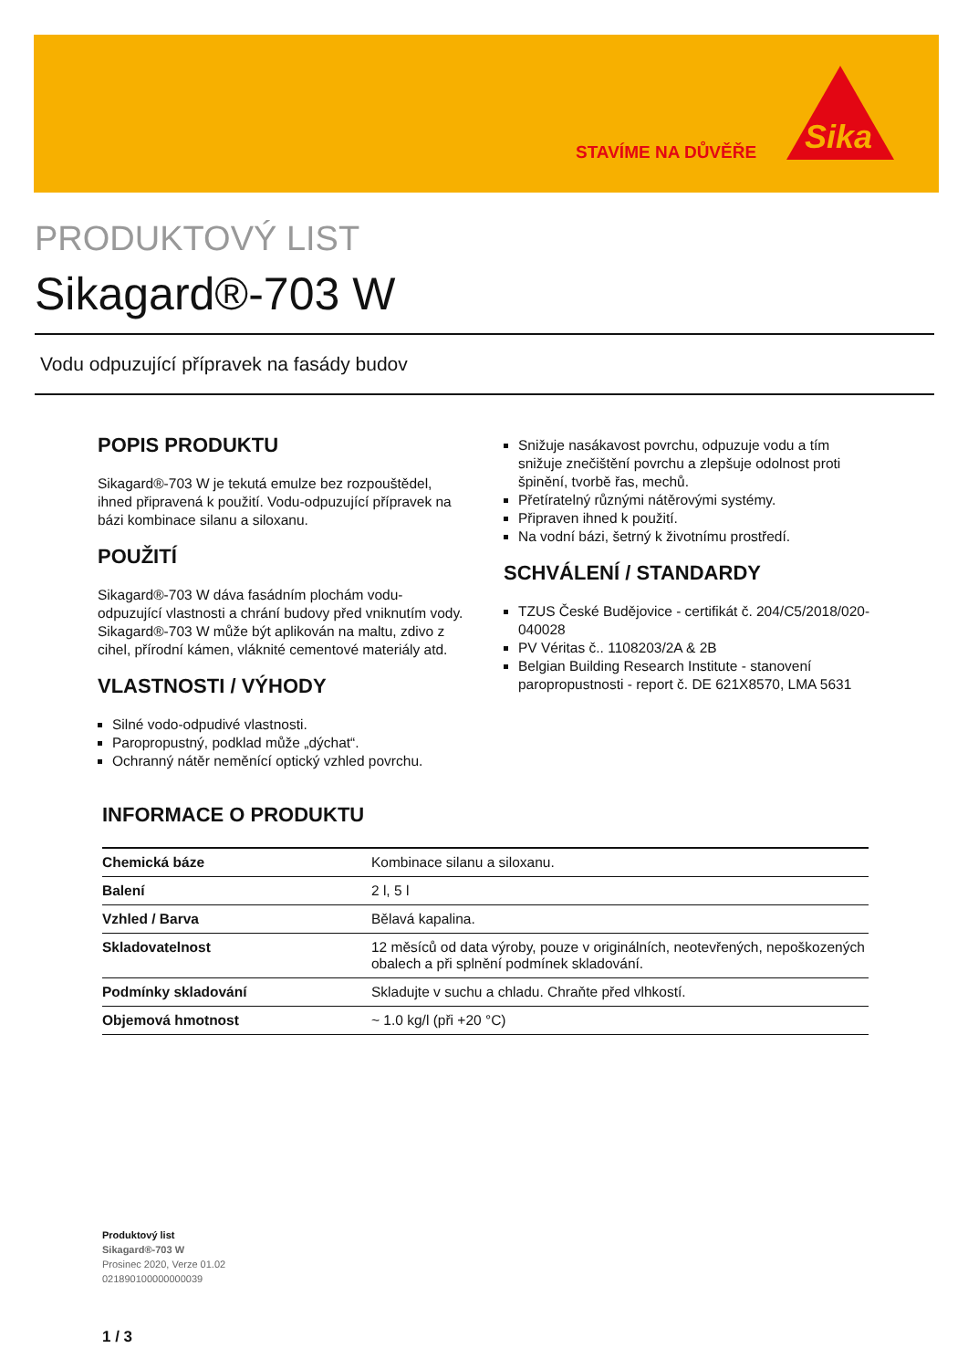STAVÍME NA DŮVĚŘE
Sika
PRODUKTOVÝ LIST
Sikagard®-703 W
Vodu odpuzující přípravek na fasády budov
POPIS PRODUKTU
Sikagard®-703 W je tekutá emulze bez rozpouštědel, ihned připravená k použití. Vodu-odpuzující přípravek na bázi kombinace silanu a siloxanu.
POUŽITÍ
Sikagard®-703 W dáva fasádním plochám vodu-odpuzující vlastnosti a chrání budovy před vniknutím vody. Sikagard®-703 W může být aplikován na maltu, zdivo z cihel, přírodní kámen, vláknité cementové materiály atd.
VLASTNOSTI / VÝHODY
Silné vodo-odpudivé vlastnosti.
Paropropustný, podklad může „dýchat“.
Ochranný nátěr neměnící optický vzhled povrchu.
Snižuje nasákavost povrchu, odpuzuje vodu a tím snižuje znečištění povrchu a zlepšuje odolnost proti špinění, tvorbě řas, mechů.
Přetíratelný různými nátěrovými systémy.
Připraven ihned k použití.
Na vodní bázi, šetrný k životnímu prostředí.
SCHVÁLENÍ / STANDARDY
TZUS České Budějovice - certifikát č. 204/C5/2018/020-040028
PV Véritas č.. 1108203/2A & 2B
Belgian Building Research Institute - stanovení paropropustnosti - report č. DE 621X8570, LMA 5631
INFORMACE O PRODUKTU
| Chemická báze | Kombinace silanu a siloxanu. |
| Balení | 2 l, 5 l |
| Vzhled / Barva | Bělavá kapalina. |
| Skladovatelnost | 12 měsíců od data výroby, pouze v originálních, neotevřených, nepoškozených obalech a při splnění podmínek skladování. |
| Podmínky skladování | Skladujte v suchu a chladu. Chraňte před vlhkostí. |
| Objemová hmotnost | ~ 1.0 kg/l (při +20 °C) |
Produktový list
Sikagard®-703 W
Prosinec 2020, Verze 01.02
021890100000000039
1 / 3